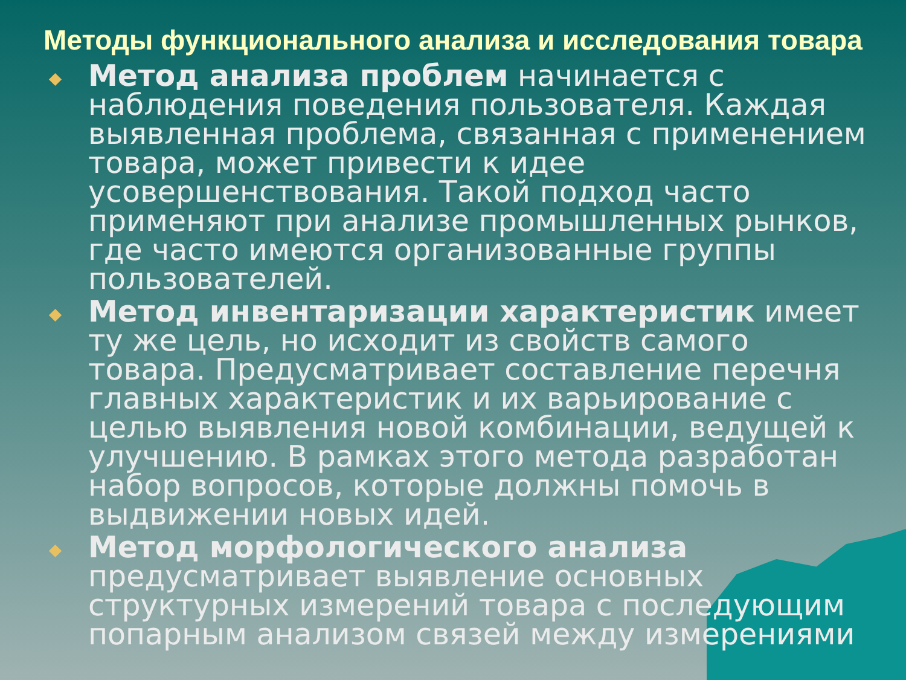Методы функционального анализа и исследования товара
Метод анализа проблем начинается с наблюдения поведения пользователя. Каждая выявленная проблема, связанная с применением товара, может привести к идее усовершенствования. Такой подход часто применяют при анализе промышленных рынков, где часто имеются организованные группы пользователей.
Метод инвентаризации характеристик имеет ту же цель, но исходит из свойств самого товара. Предусматривает составление перечня главных характеристик и их варьирование с целью выявления новой комбинации, ведущей к улучшению. В рамках этого метода разработан набор вопросов, которые должны помочь в выдвижении новых идей.
Метод морфологического анализа предусматривает выявление основных структурных измерений товара с последующим попарным анализом связей между измерениями